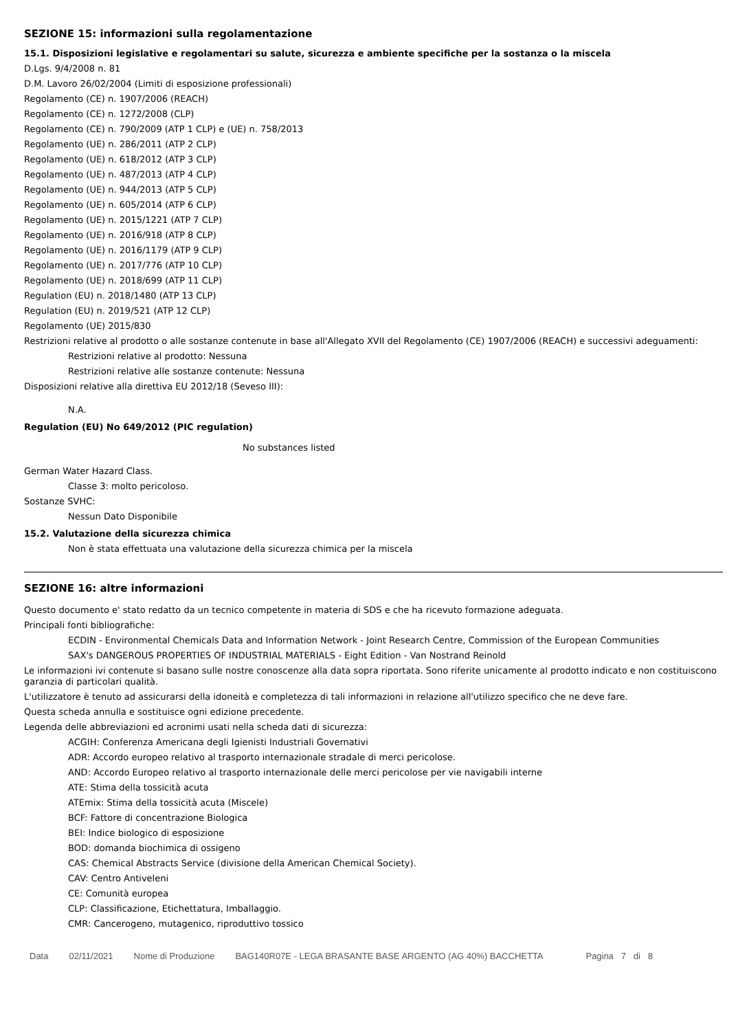SEZIONE 15: informazioni sulla regolamentazione
15.1. Disposizioni legislative e regolamentari su salute, sicurezza e ambiente specifiche per la sostanza o la miscela
D.Lgs. 9/4/2008 n. 81
D.M. Lavoro 26/02/2004 (Limiti di esposizione professionali)
Regolamento (CE) n. 1907/2006 (REACH)
Regolamento (CE) n. 1272/2008 (CLP)
Regolamento (CE) n. 790/2009 (ATP 1 CLP) e (UE) n. 758/2013
Regolamento (UE) n. 286/2011 (ATP 2 CLP)
Regolamento (UE) n. 618/2012 (ATP 3 CLP)
Regolamento (UE) n. 487/2013 (ATP 4 CLP)
Regolamento (UE) n. 944/2013 (ATP 5 CLP)
Regolamento (UE) n. 605/2014 (ATP 6 CLP)
Regolamento (UE) n. 2015/1221 (ATP 7 CLP)
Regolamento (UE) n. 2016/918 (ATP 8 CLP)
Regolamento (UE) n. 2016/1179 (ATP 9 CLP)
Regolamento (UE) n. 2017/776 (ATP 10 CLP)
Regolamento (UE) n. 2018/699 (ATP 11 CLP)
Regulation (EU) n. 2018/1480 (ATP 13 CLP)
Regulation (EU) n. 2019/521 (ATP 12 CLP)
Regolamento (UE) 2015/830
Restrizioni relative al prodotto o alle sostanze contenute in base all'Allegato XVII del Regolamento (CE) 1907/2006 (REACH) e successivi adeguamenti:
Restrizioni relative al prodotto: Nessuna
Restrizioni relative alle sostanze contenute: Nessuna
Disposizioni relative alla direttiva EU 2012/18 (Seveso III):
N.A.
Regulation (EU) No 649/2012 (PIC regulation)
No substances listed
German Water Hazard Class.
Classe 3: molto pericoloso.
Sostanze SVHC:
Nessun Dato Disponibile
15.2. Valutazione della sicurezza chimica
Non è stata effettuata una valutazione della sicurezza chimica per la miscela
SEZIONE 16: altre informazioni
Questo documento e' stato redatto da un tecnico competente in materia di SDS e che ha ricevuto formazione adeguata.
Principali fonti bibliografiche:
ECDIN - Environmental Chemicals Data and Information Network - Joint Research Centre, Commission of the European Communities
SAX's DANGEROUS PROPERTIES OF INDUSTRIAL MATERIALS - Eight Edition - Van Nostrand Reinold
Le informazioni ivi contenute si basano sulle nostre conoscenze alla data sopra riportata. Sono riferite unicamente al prodotto indicato e non costituiscono garanzia di particolari qualità.
L'utilizzatore è tenuto ad assicurarsi della idoneità e completezza di tali informazioni in relazione all'utilizzo specifico che ne deve fare.
Questa scheda annulla e sostituisce ogni edizione precedente.
Legenda delle abbreviazioni ed acronimi usati nella scheda dati di sicurezza:
ACGIH: Conferenza Americana degli Igienisti Industriali Governativi
ADR: Accordo europeo relativo al trasporto internazionale stradale di merci pericolose.
AND: Accordo Europeo relativo al trasporto internazionale delle merci pericolose per vie navigabili interne
ATE: Stima della tossicità acuta
ATEmix: Stima della tossicità acuta (Miscele)
BCF: Fattore di concentrazione Biologica
BEI: Indice biologico di esposizione
BOD: domanda biochimica di ossigeno
CAS: Chemical Abstracts Service (divisione della American Chemical Society).
CAV: Centro Antiveleni
CE: Comunità europea
CLP: Classificazione, Etichettatura, Imballaggio.
CMR: Cancerogeno, mutagenico, riproduttivo tossico
Data 02/11/2021 Nome di Produzione BAG140R07E - LEGA BRASANTE BASE ARGENTO (AG 40%) BACCHETTA Pagina 7 di 8